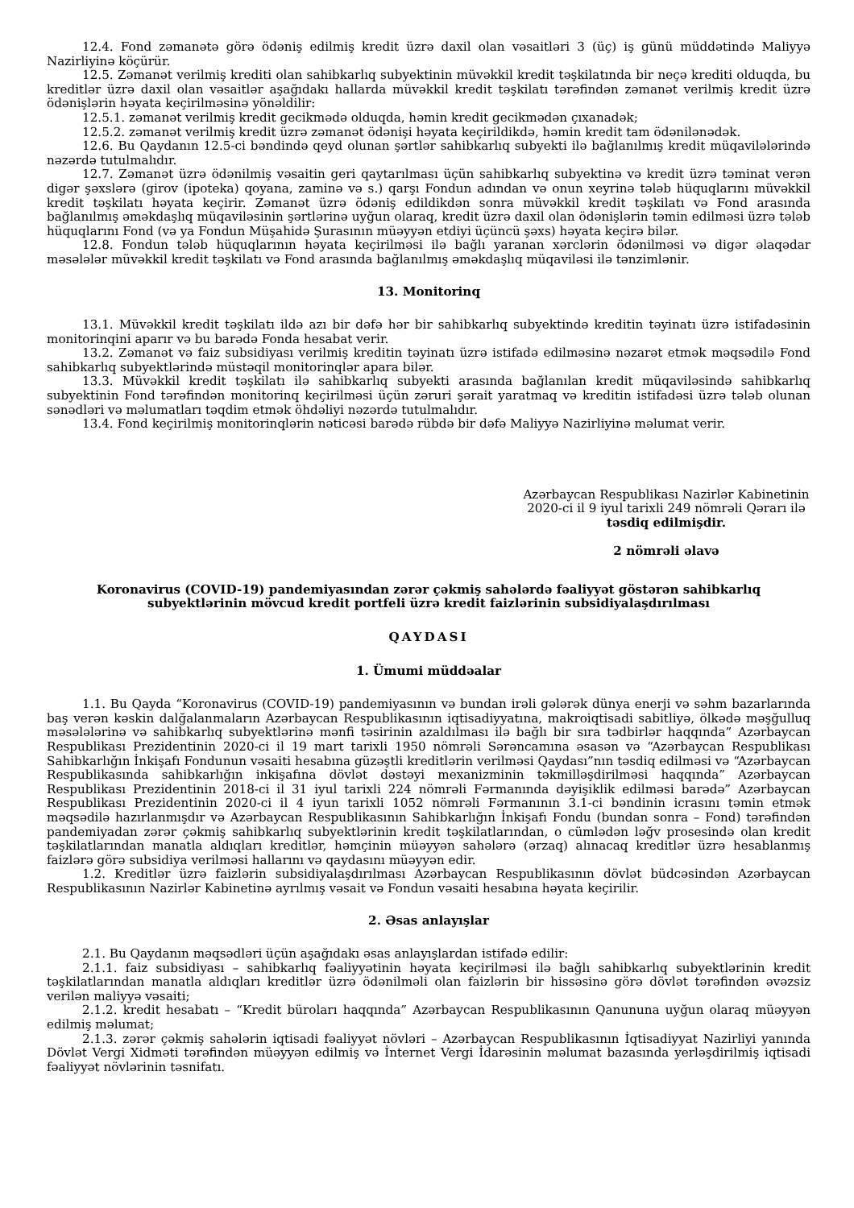12.4. Fond zəmanətə görə ödəniş edilmiş kredit üzrə daxil olan vəsaitləri 3 (üç) iş günü müddətində Maliyyə Nazirliyinə köçürür.
12.5. Zəmanət verilmiş krediti olan sahibkarlıq subyektinin müvəkkil kredit təşkilatında bir neçə krediti olduqda, bu kreditlər üzrə daxil olan vəsaitlər aşağıdakı hallarda müvəkkil kredit təşkilatı tərəfindən zəmanət verilmiş kredit üzrə ödənişlərin həyata keçirilməsinə yönəldilir:
12.5.1. zəmanət verilmiş kredit gecikmədə olduqda, həmin kredit gecikmədən çıxanadək;
12.5.2. zəmanət verilmiş kredit üzrə zəmanət ödənişi həyata keçirildikdə, həmin kredit tam ödənilənədək.
12.6. Bu Qaydanın 12.5-ci bəndində qeyd olunan şərtlər sahibkarlıq subyekti ilə bağlanılmış kredit müqavilələrində nəzərdə tutulmalıdır.
12.7. Zəmanət üzrə ödənilmiş vəsaitin geri qaytarılması üçün sahibkarlıq subyektinə və kredit üzrə təminat verən digər şəxslərə (girov (ipoteka) qoyana, zaminə və s.) qarşı Fondun adından və onun xeyrinə tələb hüquqlarını müvəkkil kredit təşkilatı həyata keçirir. Zəmanət üzrə ödəniş edildikdən sonra müvəkkil kredit təşkilatı və Fond arasında bağlanılmış əməkdaşlıq müqaviləsinin şərtlərinə uyğun olaraq, kredit üzrə daxil olan ödənişlərin təmin edilməsi üzrə tələb hüquqlarını Fond (və ya Fondun Müşahidə Şurasının müəyyən etdiyi üçüncü şəxs) həyata keçirə bilər.
12.8. Fondun tələb hüquqlarının həyata keçirilməsi ilə bağlı yaranan xərclərin ödənilməsi və digər əlaqədar məsələlər müvəkkil kredit təşkilatı və Fond arasında bağlanılmış əməkdaşlıq müqaviləsi ilə tənzimlənir.
13. Monitorinq
13.1. Müvəkkil kredit təşkilatı ildə azı bir dəfə hər bir sahibkarlıq subyektində kreditin təyinatı üzrə istifadəsinin monitorinqini aparır və bu barədə Fonda hesabat verir.
13.2. Zəmanət və faiz subsidiyası verilmiş kreditin təyinatı üzrə istifadə edilməsinə nəzarət etmək məqsədilə Fond sahibkarlıq subyektlərində müstəqil monitorinqlər apara bilər.
13.3. Müvəkkil kredit təşkilatı ilə sahibkarlıq subyekti arasında bağlanılan kredit müqaviləsində sahibkarlıq subyektinin Fond tərəfindən monitorinq keçirilməsi üçün zəruri şərait yaratmaq və kreditin istifadəsi üzrə tələb olunan sənədləri və məlumatları təqdim etmək öhdəliyi nəzərdə tutulmalıdır.
13.4. Fond keçirilmiş monitorinqlərin nəticəsi barədə rübdə bir dəfə Maliyyə Nazirliyinə məlumat verir.
Azərbaycan Respublikası Nazirlər Kabinetinin
2020-ci il 9 iyul tarixli 249 nömrəli Qərarı ilə
təsdiq edilmişdir.
2 nömrəli əlavə
Koronavirus (COVID-19) pandemiyasından zərər çəkmiş sahələrdə fəaliyyət göstərən sahibkarlıq subyektlərinin mövcud kredit portfeli üzrə kredit faizlərinin subsidiyalaşdırılması
QAYDASI
1. Ümumi müddəalar
1.1. Bu Qayda “Koronavirus (COVID-19) pandemiyasının və bundan irəli gələrək dünya enerji və səhm bazarlarında baş verən kəskin dalğalanmaların Azərbaycan Respublikasının iqtisadiyyatına, makroiqtisadi sabitliyə, ölkədə məşğulluq məsələlərinə və sahibkarlıq subyektlərinə mənfi təsirinin azaldılması ilə bağlı bir sıra tədbirlər haqqında” Azərbaycan Respublikası Prezidentinin 2020-ci il 19 mart tarixli 1950 nömrəli Sərəncamına əsasən və “Azərbaycan Respublikası Sahibkarlığın İnkişafı Fondunun vəsaiti hesabına güzəştli kreditlərin verilməsi Qaydası”nın təsdiq edilməsi və “Azərbaycan Respublikasında sahibkarlığın inkişafına dövlət dəstəyi mexanizminin təkmilləşdirilməsi haqqında” Azərbaycan Respublikası Prezidentinin 2018-ci il 31 iyul tarixli 224 nömrəli Fərmanında dəyişiklik edilməsi barədə” Azərbaycan Respublikası Prezidentinin 2020-ci il 4 iyun tarixli 1052 nömrəli Fərmanının 3.1-ci bəndinin icrasını təmin etmək məqsədilə hazırlanmışdır və Azərbaycan Respublikasının Sahibkarlığın İnkişafı Fondu (bundan sonra – Fond) tərəfindən pandemiyadan zərər çəkmiş sahibkarlıq subyektlərinin kredit təşkilatlarından, o cümlədən ləğv prosesində olan kredit təşkilatlarından manatla aldıqları kreditlər, həmçinin müəyyən sahələrə (ərzaq) alınacaq kreditlər üzrə hesablanmış faizlərə görə subsidiya verilməsi hallarını və qaydasını müəyyən edir.
1.2. Kreditlər üzrə faizlərin subsidiyalaşdırılması Azərbaycan Respublikasının dövlət büdcəsindən Azərbaycan Respublikasının Nazirlər Kabinetinə ayrılmış vəsait və Fondun vəsaiti hesabına həyata keçirilir.
2. Əsas anlayışlar
2.1. Bu Qaydanın məqsədləri üçün aşağıdakı əsas anlayışlardan istifadə edilir:
2.1.1. faiz subsidiyası – sahibkarlıq fəaliyyətinin həyata keçirilməsi ilə bağlı sahibkarlıq subyektlərinin kredit təşkilatlarından manatla aldıqları kreditlər üzrə ödənilməli olan faizlərin bir hissəsinə görə dövlət tərəfindən əvəzsiz verilən maliyyə vəsaiti;
2.1.2. kredit hesabatı – “Kredit büroları haqqında” Azərbaycan Respublikasının Qanununa uyğun olaraq müəyyən edilmiş məlumat;
2.1.3. zərər çəkmiş sahələrin iqtisadi fəaliyyət növləri – Azərbaycan Respublikasının İqtisadiyyat Nazirliyi yanında Dövlət Vergi Xidməti tərəfindən müəyyən edilmiş və İnternet Vergi İdarəsinin məlumat bazasında yerləşdirilmiş iqtisadi fəaliyyət növlərinin təsnifatı.